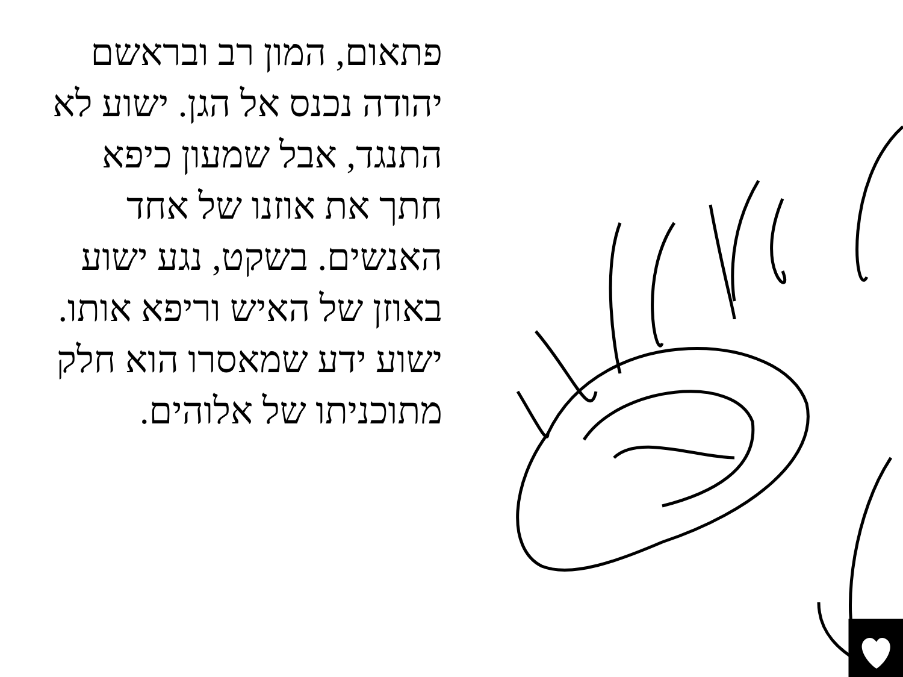פתאום, המון רב ובראשם יהודה נכנס אל הגן. ישוע לא התנגד, אבל שמעון כיפא חתך את אוזנו של אחד האנשים. בשקט, נגע ישוע באוזן של האיש וריפא אותו. ישוע ידע שמאסרו הוא חלק מתוכניתו של אלוהים.